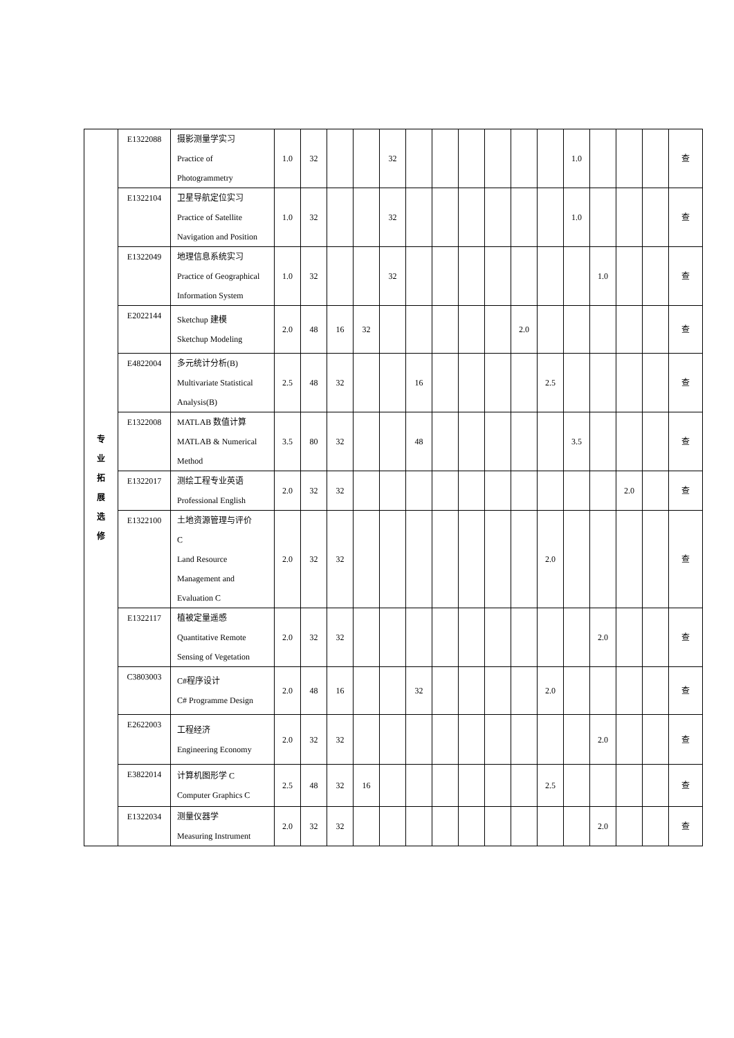| 专 业 拓 展 选 修 | E1322088 | 摄影测量学实习 Practice of Photogrammetry | 1.0 | 32 | | | 32 | | | | | | | 1.0 | | | | 查 |
| | E1322104 | 卫星导航定位实习 Practice of Satellite Navigation and Position | 1.0 | 32 | | | 32 | | | | | | | 1.0 | | | | 查 |
| | E1322049 | 地理信息系统实习 Practice of Geographical Information System | 1.0 | 32 | | | 32 | | | | | | | | 1.0 | | | 查 |
| | E2022144 | Sketchup 建模 Sketchup Modeling | 2.0 | 48 | 16 | 32 | | | | | | 2.0 | | | | | | 查 |
| | E4822004 | 多元统计分析(B) Multivariate Statistical Analysis(B) | 2.5 | 48 | 32 | | | 16 | | | | | 2.5 | | | | | 查 |
| | E1322008 | MATLAB 数值计算 MATLAB & Numerical Method | 3.5 | 80 | 32 | | | 48 | | | | | | 3.5 | | | | 查 |
| | E1322017 | 测绘工程专业英语 Professional English | 2.0 | 32 | 32 | | | | | | | | | | | 2.0 | | 查 |
| | E1322100 | 土地资源管理与评价 C Land Resource Management and Evaluation C | 2.0 | 32 | 32 | | | | | | | | 2.0 | | | | | 查 |
| | E1322117 | 植被定量遥感 Quantitative Remote Sensing of Vegetation | 2.0 | 32 | 32 | | | | | | | | | | 2.0 | | | 查 |
| | C3803003 | C#程序设计 C# Programme Design | 2.0 | 48 | 16 | | | 32 | | | | | 2.0 | | | | | 查 |
| | E2622003 | 工程经济 Engineering Economy | 2.0 | 32 | 32 | | | | | | | | | | 2.0 | | | 查 |
| | E3822014 | 计算机图形学 C Computer Graphics C | 2.5 | 48 | 32 | 16 | | | | | | | 2.5 | | | | | 查 |
| | E1322034 | 测量仪器学 Measuring Instrument | 2.0 | 32 | 32 | | | | | | | | | | 2.0 | | | 查 |